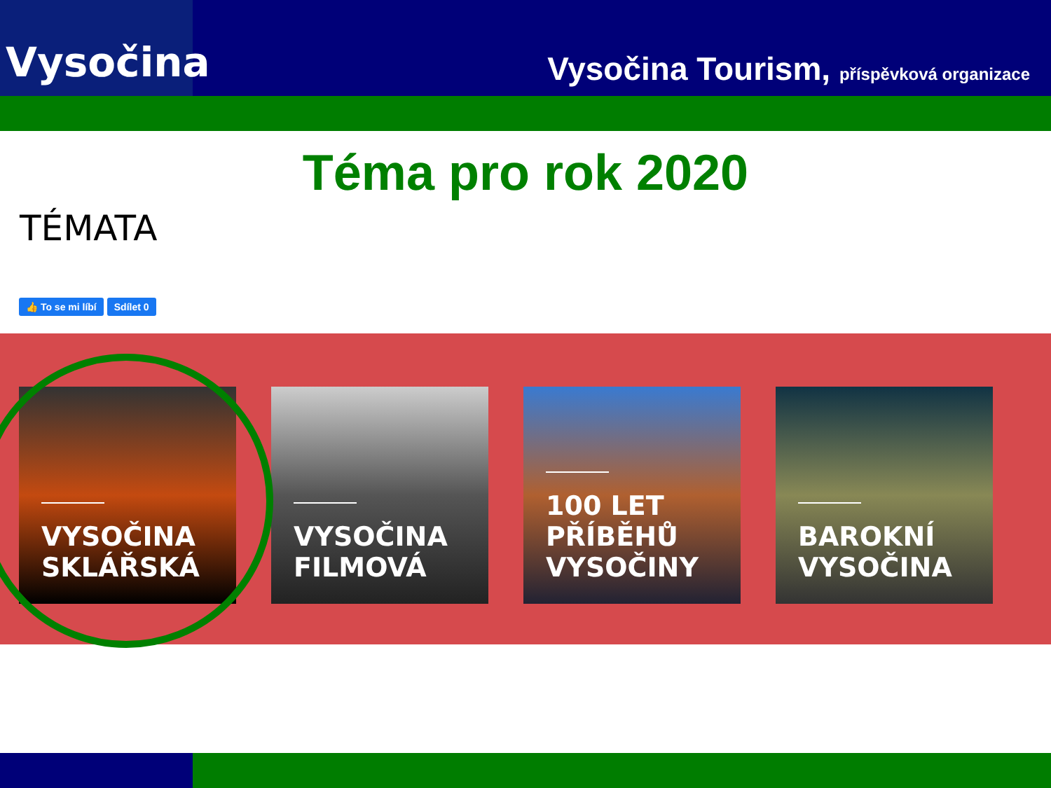Vysočina
Vysočina Tourism, příspěvková organizace
Téma pro rok 2020
TÉMATA
👍 To se mi líbí Sdílet 0
VYSOČINA SKLÁŘSKÁ
VYSOČINA FILMOVÁ
100 LET PŘÍBĚHŮ VYSOČINY
BAROKNÍ VYSOČINA